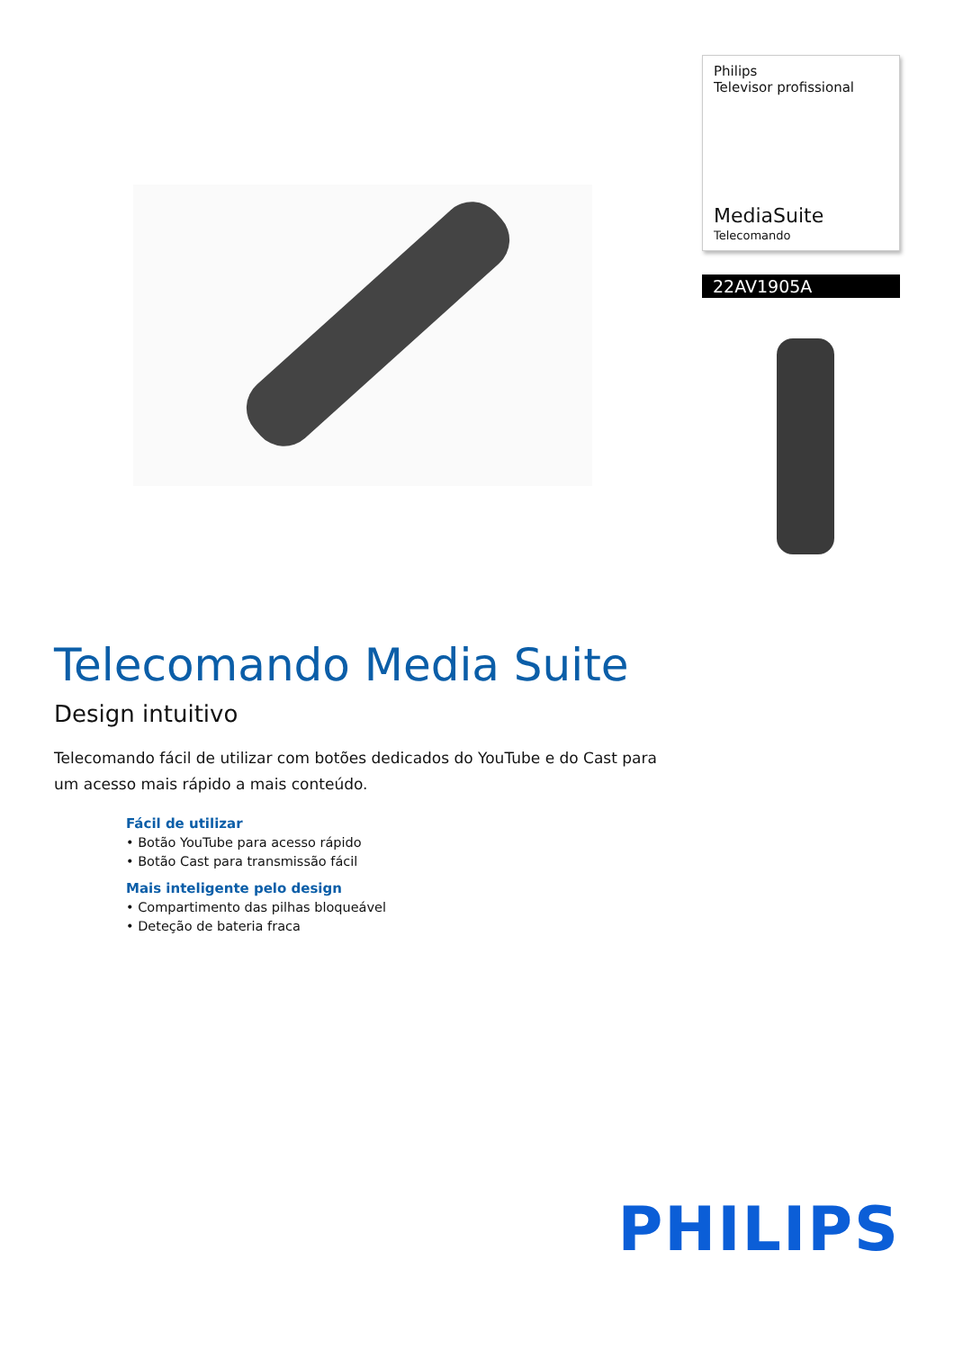Philips
Televisor profissional
MediaSuite
Telecomando
22AV1905A
Telecomando Media Suite
Design intuitivo
Telecomando fácil de utilizar com botões dedicados do YouTube e do Cast para um acesso mais rápido a mais conteúdo.
Fácil de utilizar
• Botão YouTube para acesso rápido
• Botão Cast para transmissão fácil
Mais inteligente pelo design
• Compartimento das pilhas bloqueável
• Deteção de bateria fraca
PHILIPS